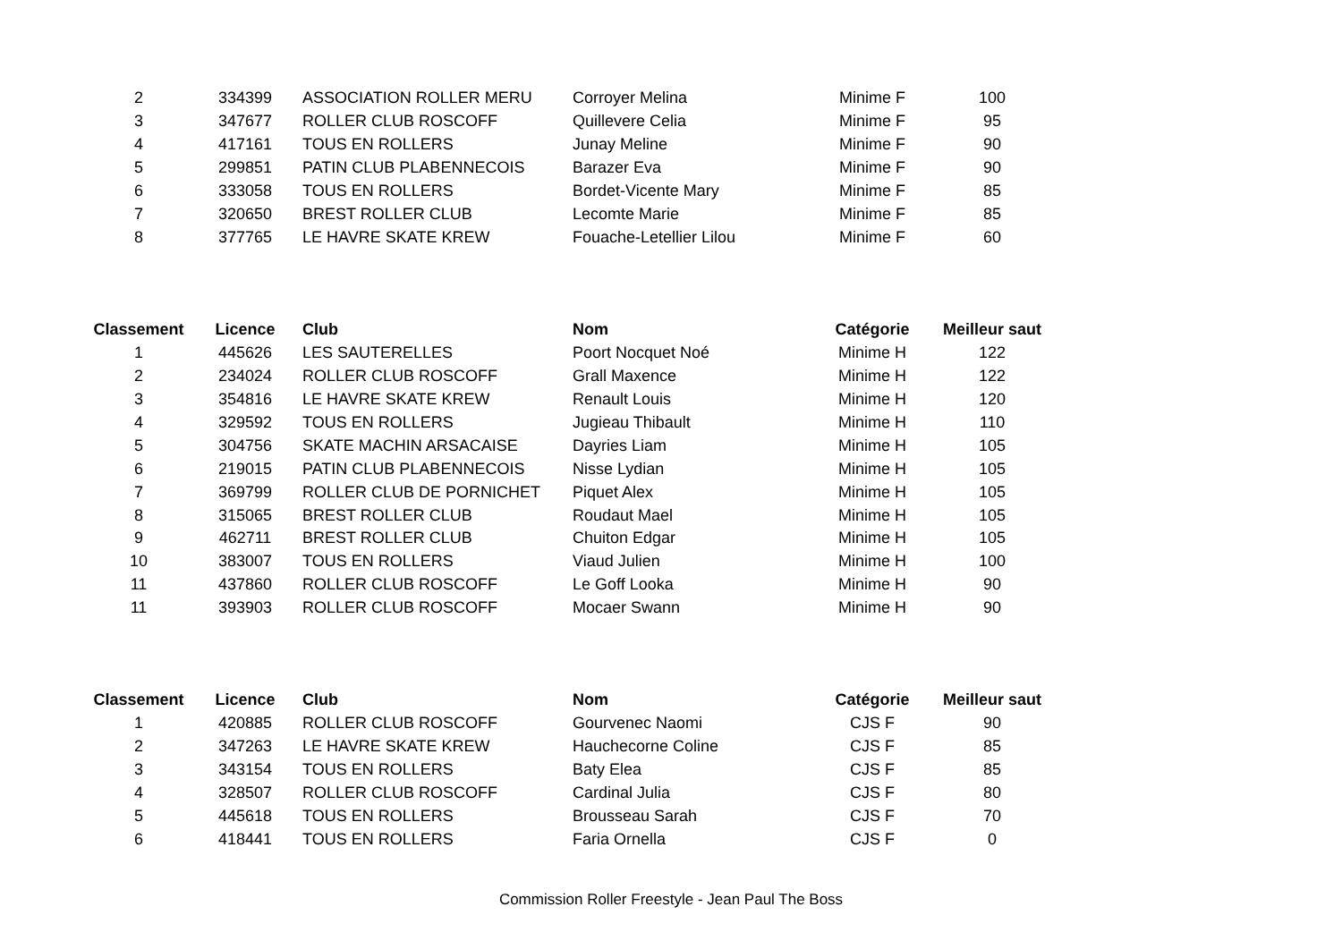| 2 | 334399 | ASSOCIATION ROLLER MERU | Corroyer Melina | Minime F | 100 |
| 3 | 347677 | ROLLER CLUB ROSCOFF | Quillevere Celia | Minime F | 95 |
| 4 | 417161 | TOUS EN ROLLERS | Junay Meline | Minime F | 90 |
| 5 | 299851 | PATIN CLUB PLABENNECOIS | Barazer Eva | Minime F | 90 |
| 6 | 333058 | TOUS EN ROLLERS | Bordet-Vicente Mary | Minime F | 85 |
| 7 | 320650 | BREST ROLLER CLUB | Lecomte Marie | Minime F | 85 |
| 8 | 377765 | LE HAVRE SKATE KREW | Fouache-Letellier Lilou | Minime F | 60 |
| Classement | Licence | Club | Nom | Catégorie | Meilleur saut |
| --- | --- | --- | --- | --- | --- |
| 1 | 445626 | LES SAUTERELLES | Poort Nocquet Noé | Minime H | 122 |
| 2 | 234024 | ROLLER CLUB ROSCOFF | Grall Maxence | Minime H | 122 |
| 3 | 354816 | LE HAVRE SKATE KREW | Renault Louis | Minime H | 120 |
| 4 | 329592 | TOUS EN ROLLERS | Jugieau Thibault | Minime H | 110 |
| 5 | 304756 | SKATE MACHIN ARSACAISE | Dayries Liam | Minime H | 105 |
| 6 | 219015 | PATIN CLUB PLABENNECOIS | Nisse Lydian | Minime H | 105 |
| 7 | 369799 | ROLLER CLUB DE PORNICHET | Piquet Alex | Minime H | 105 |
| 8 | 315065 | BREST ROLLER CLUB | Roudaut Mael | Minime H | 105 |
| 9 | 462711 | BREST ROLLER CLUB | Chuiton Edgar | Minime H | 105 |
| 10 | 383007 | TOUS EN ROLLERS | Viaud Julien | Minime H | 100 |
| 11 | 437860 | ROLLER CLUB ROSCOFF | Le Goff Looka | Minime H | 90 |
| 11 | 393903 | ROLLER CLUB ROSCOFF | Mocaer Swann | Minime H | 90 |
| Classement | Licence | Club | Nom | Catégorie | Meilleur saut |
| --- | --- | --- | --- | --- | --- |
| 1 | 420885 | ROLLER CLUB ROSCOFF | Gourvenec Naomi | CJS F | 90 |
| 2 | 347263 | LE HAVRE SKATE KREW | Hauchecorne Coline | CJS F | 85 |
| 3 | 343154 | TOUS EN ROLLERS | Baty Elea | CJS F | 85 |
| 4 | 328507 | ROLLER CLUB ROSCOFF | Cardinal Julia | CJS F | 80 |
| 5 | 445618 | TOUS EN ROLLERS | Brousseau Sarah | CJS F | 70 |
| 6 | 418441 | TOUS EN ROLLERS | Faria Ornella | CJS F | 0 |
Commission Roller Freestyle - Jean Paul The Boss